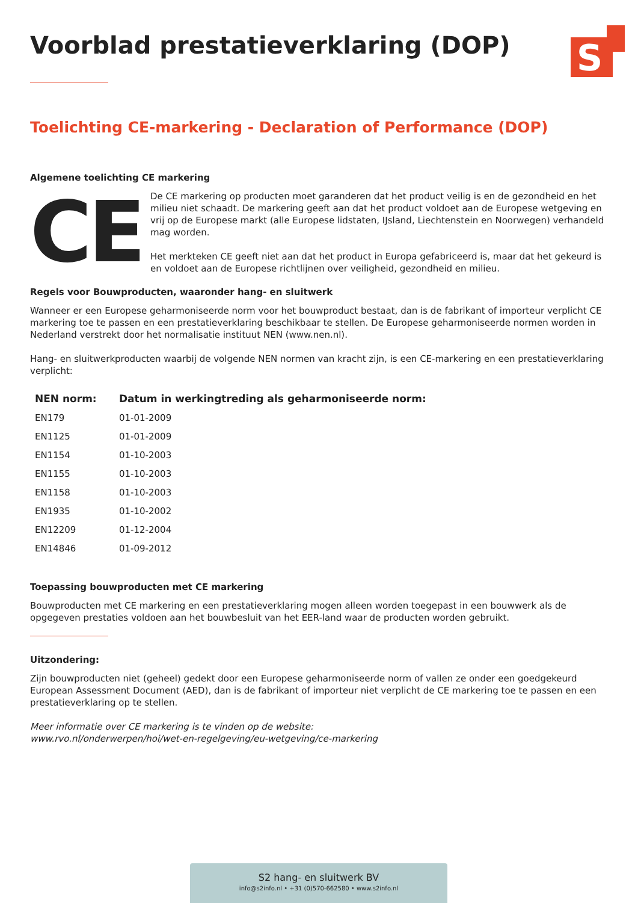S
Voorblad prestatieverklaring (DOP)
Toelichting CE-markering - Declaration of Performance (DOP)
Algemene toelichting CE markering
CE
De CE markering op producten moet garanderen dat het product veilig is en de gezondheid en het milieu niet schaadt. De markering geeft aan dat het product voldoet aan de Europese wetgeving en vrij op de Europese markt (alle Europese lidstaten, IJsland, Liechtenstein en Noorwegen) verhandeld mag worden.
Het merkteken CE geeft niet aan dat het product in Europa gefabriceerd is, maar dat het gekeurd is en voldoet aan de Europese richtlijnen over veiligheid, gezondheid en milieu.
Regels voor Bouwproducten, waaronder hang- en sluitwerk
Wanneer er een Europese geharmoniseerde norm voor het bouwproduct bestaat, dan is de fabrikant of importeur verplicht CE markering toe te passen en een prestatieverklaring beschikbaar te stellen. De Europese geharmoniseerde normen worden in Nederland verstrekt door het normalisatie instituut NEN (www.nen.nl).
Hang- en sluitwerkproducten waarbij de volgende NEN normen van kracht zijn, is een CE-markering en een prestatieverklaring verplicht:
| NEN norm: | Datum in werkingtreding als geharmoniseerde norm: |
| --- | --- |
| EN179 | 01-01-2009 |
| EN1125 | 01-01-2009 |
| EN1154 | 01-10-2003 |
| EN1155 | 01-10-2003 |
| EN1158 | 01-10-2003 |
| EN1935 | 01-10-2002 |
| EN12209 | 01-12-2004 |
| EN14846 | 01-09-2012 |
Toepassing bouwproducten met CE markering
Bouwproducten met CE markering en een prestatieverklaring mogen alleen worden toegepast in een bouwwerk als de opgegeven prestaties voldoen aan het bouwbesluit van het EER-land waar de producten worden gebruikt.
Uitzondering:
Zijn bouwproducten niet (geheel) gedekt door een Europese geharmoniseerde norm of vallen ze onder een goedgekeurd European Assessment Document (AED), dan is de fabrikant of importeur niet verplicht de CE markering toe te passen en een prestatieverklaring op te stellen.
Meer informatie over CE markering is te vinden op de website:
www.rvo.nl/onderwerpen/hoi/wet-en-regelgeving/eu-wetgeving/ce-markering
S2 hang- en sluitwerk BV
info@s2info.nl • +31 (0)570-662580 • www.s2info.nl